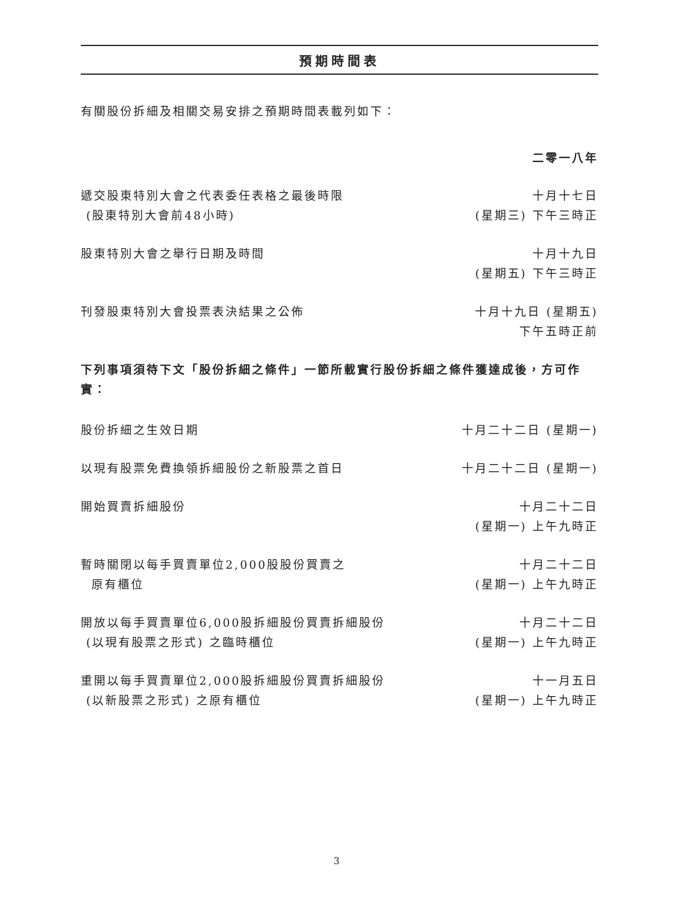預期時間表
有關股份拆細及相關交易安排之預期時間表載列如下：
二零一八年
| 遞交股東特別大會之代表委任表格之最後時限 (股東特別大會前48小時) | 十月十七日 (星期三) 下午三時正 |
| 股東特別大會之舉行日期及時間 | 十月十九日 (星期五) 下午三時正 |
| 刊發股東特別大會投票表決結果之公佈 | 十月十九日 (星期五) 下午五時正前 |
下列事項須待下文「股份拆細之條件」一節所載實行股份拆細之條件獲達成後，方可作實：
| 股份拆細之生效日期 | 十月二十二日 (星期一) |
| 以現有股票免費換領拆細股份之新股票之首日 | 十月二十二日 (星期一) |
| 開始買賣拆細股份 | 十月二十二日 (星期一) 上午九時正 |
| 暫時關閉以每手買賣單位2,000股股份買賣之 原有櫃位 | 十月二十二日 (星期一) 上午九時正 |
| 開放以每手買賣單位6,000股拆細股份買賣拆細股份 (以現有股票之形式) 之臨時櫃位 | 十月二十二日 (星期一) 上午九時正 |
| 重開以每手買賣單位2,000股拆細股份買賣拆細股份 (以新股票之形式) 之原有櫃位 | 十一月五日 (星期一) 上午九時正 |
3